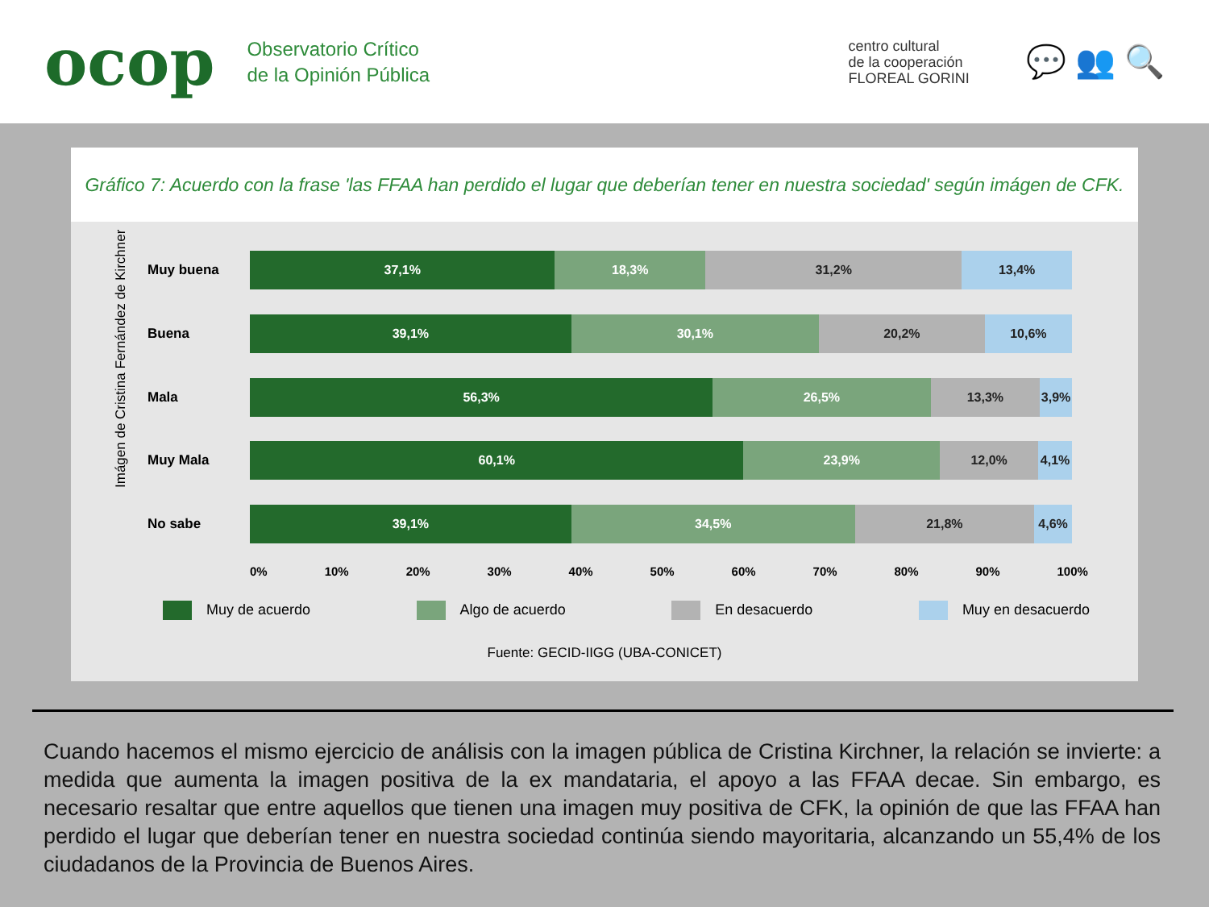ocop
Observatorio Crítico
de la Opinión Pública
centro cultural
de la cooperación
FLOREAL GORINI
💬 👥 🔍
Gráfico 7: Acuerdo con la frase 'las FFAA han perdido el lugar que deberían tener en nuestra sociedad' según imágen de CFK.
Imágen de Cristina Fernández de Kirchner
Muy buena
37,1% 18,3% 31,2% 13,4%
Buena
39,1% 30,1% 20,2% 10,6%
Mala
56,3% 26,5% 13,3% 3,9%
Muy Mala
60,1% 23,9% 12,0% 4,1%
No sabe
39,1% 34,5% 21,8% 4,6%
0% 10% 20% 30% 40% 50% 60% 70% 80% 90% 100%
Muy de acuerdo Algo de acuerdo En desacuerdo Muy en desacuerdo
Fuente: GECID-IIGG (UBA-CONICET)
Cuando hacemos el mismo ejercicio de análisis con la imagen pública de Cristina Kirchner, la relación se invierte: a medida que aumenta la imagen positiva de la ex mandataria, el apoyo a las FFAA decae. Sin embargo, es necesario resaltar que entre aquellos que tienen una imagen muy positiva de CFK, la opinión de que las FFAA han perdido el lugar que deberían tener en nuestra sociedad continúa siendo mayoritaria, alcanzando un 55,4% de los ciudadanos de la Provincia de Buenos Aires.